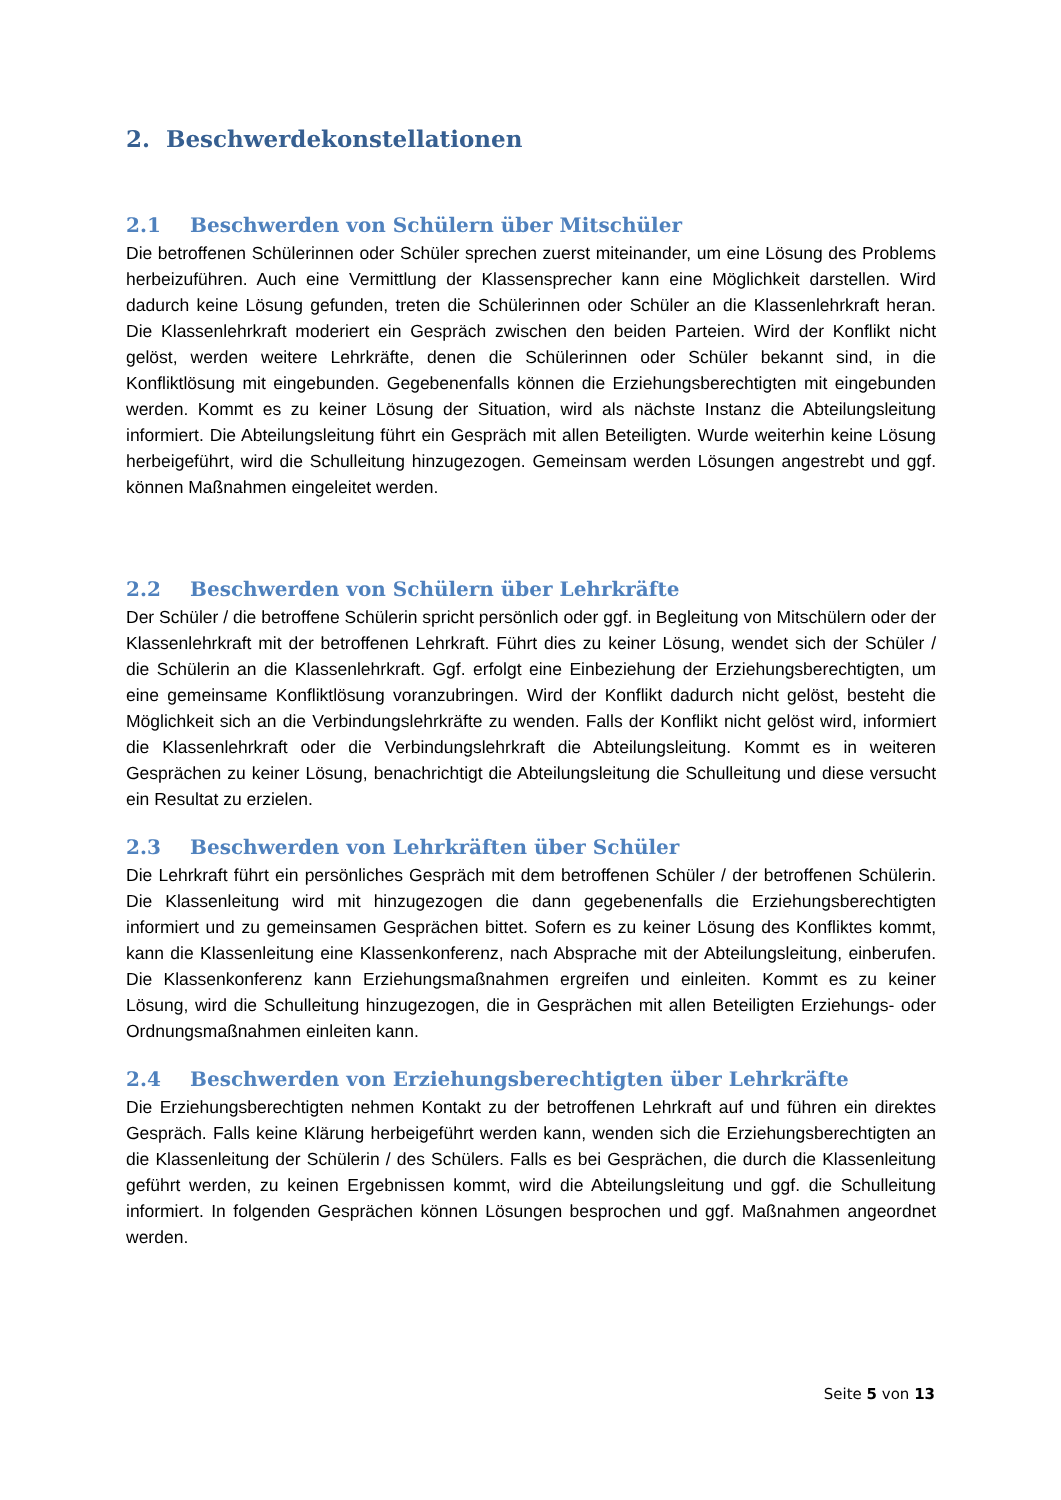2. Beschwerdekonstellationen
2.1 Beschwerden von Schülern über Mitschüler
Die betroffenen Schülerinnen oder Schüler sprechen zuerst miteinander, um eine Lösung des Problems herbeizuführen. Auch eine Vermittlung der Klassensprecher kann eine Möglichkeit darstellen. Wird dadurch keine Lösung gefunden, treten die Schülerinnen oder Schüler an die Klassenlehrkraft heran. Die Klassenlehrkraft moderiert ein Gespräch zwischen den beiden Parteien. Wird der Konflikt nicht gelöst, werden weitere Lehrkräfte, denen die Schülerinnen oder Schüler bekannt sind, in die Konfliktlösung mit eingebunden. Gegebenenfalls können die Erziehungsberechtigten mit eingebunden werden. Kommt es zu keiner Lösung der Situation, wird als nächste Instanz die Abteilungsleitung informiert. Die Abteilungsleitung führt ein Gespräch mit allen Beteiligten. Wurde weiterhin keine Lösung herbeigeführt, wird die Schulleitung hinzugezogen. Gemeinsam werden Lösungen angestrebt und ggf. können Maßnahmen eingeleitet werden.
2.2 Beschwerden von Schülern über Lehrkräfte
Der Schüler / die betroffene Schülerin spricht persönlich oder ggf. in Begleitung von Mitschülern oder der Klassenlehrkraft mit der betroffenen Lehrkraft. Führt dies zu keiner Lösung, wendet sich der Schüler / die Schülerin an die Klassenlehrkraft. Ggf. erfolgt eine Einbeziehung der Erziehungsberechtigten, um eine gemeinsame Konfliktlösung voranzubringen. Wird der Konflikt dadurch nicht gelöst, besteht die Möglichkeit sich an die Verbindungslehrkräfte zu wenden. Falls der Konflikt nicht gelöst wird, informiert die Klassenlehrkraft oder die Verbindungslehrkraft die Abteilungsleitung. Kommt es in weiteren Gesprächen zu keiner Lösung, benachrichtigt die Abteilungsleitung die Schulleitung und diese versucht ein Resultat zu erzielen.
2.3 Beschwerden von Lehrkräften über Schüler
Die Lehrkraft führt ein persönliches Gespräch mit dem betroffenen Schüler / der betroffenen Schülerin. Die Klassenleitung wird mit hinzugezogen die dann gegebenenfalls die Erziehungsberechtigten informiert und zu gemeinsamen Gesprächen bittet. Sofern es zu keiner Lösung des Konfliktes kommt, kann die Klassenleitung eine Klassenkonferenz, nach Absprache mit der Abteilungsleitung, einberufen. Die Klassenkonferenz kann Erziehungsmaßnahmen ergreifen und einleiten. Kommt es zu keiner Lösung, wird die Schulleitung hinzugezogen, die in Gesprächen mit allen Beteiligten Erziehungs- oder Ordnungsmaßnahmen einleiten kann.
2.4 Beschwerden von Erziehungsberechtigten über Lehrkräfte
Die Erziehungsberechtigten nehmen Kontakt zu der betroffenen Lehrkraft auf und führen ein direktes Gespräch. Falls keine Klärung herbeigeführt werden kann, wenden sich die Erziehungsberechtigten an die Klassenleitung der Schülerin / des Schülers. Falls es bei Gesprächen, die durch die Klassenleitung geführt werden, zu keinen Ergebnissen kommt, wird die Abteilungsleitung und ggf. die Schulleitung informiert. In folgenden Gesprächen können Lösungen besprochen und ggf. Maßnahmen angeordnet werden.
Seite 5 von 13